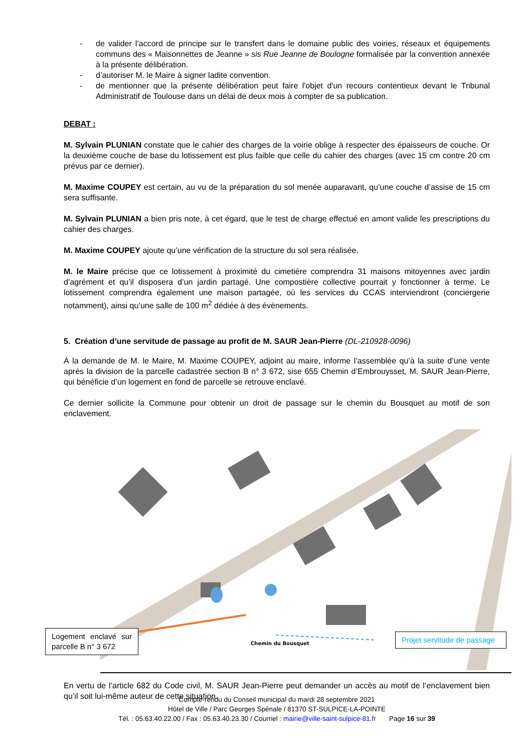- de valider l’accord de principe sur le transfert dans le domaine public des voiries, réseaux et équipements communs des « Maisonnettes de Jeanne » sis Rue Jeanne de Boulogne formalisée par la convention annexée à la présente délibération.
- d’autoriser M. le Maire à signer ladite convention.
- de mentionner que la présente délibération peut faire l'objet d'un recours contentieux devant le Tribunal Administratif de Toulouse dans un délai de deux mois à compter de sa publication.
DEBAT :
M. Sylvain PLUNIAN constate que le cahier des charges de la voirie oblige à respecter des épaisseurs de couche. Or la deuxième couche de base du lotissement est plus faible que celle du cahier des charges (avec 15 cm contre 20 cm prévus par ce dernier).
M. Maxime COUPEY est certain, au vu de la préparation du sol menée auparavant, qu’une couche d’assise de 15 cm sera suffisante.
M. Sylvain PLUNIAN a bien pris note, à cet égard, que le test de charge effectué en amont valide les prescriptions du cahier des charges.
M. Maxime COUPEY ajoute qu’une vérification de la structure du sol sera réalisée.
M. le Maire précise que ce lotissement à proximité du cimetière comprendra 31 maisons mitoyennes avec jardin d’agrément et qu’il disposera d’un jardin partagé. Une compostière collective pourrait y fonctionner à terme. Le lotissement comprendra également une maison partagée, où les services du CCAS interviendront (conciergerie notamment), ainsi qu’une salle de 100 m<sup>2</sup> dédiée à des évènements.
5. Création d’une servitude de passage au profit de M. SAUR Jean-Pierre (DL-210928-0096)
À la demande de M. le Maire, M. Maxime COUPEY, adjoint au maire, informe l’assemblée qu’à la suite d’une vente après la division de la parcelle cadastrée section B n° 3 672, sise 655 Chemin d’Embrouysset, M. SAUR Jean-Pierre, qui bénéficie d’un logement en fond de parcelle se retrouve enclavé.
Ce dernier sollicite la Commune pour obtenir un droit de passage sur le chemin du Bousquet au motif de son enclavement.
Chemin du Bousquet
Logement enclavé sur parcelle B n° 3 672
Projet servitude de passage
En vertu de l’article 682 du Code civil, M. SAUR Jean-Pierre peut demander un accès au motif de l’enclavement bien qu’il soit lui-même auteur de cette situation.
Compte-rendu du Conseil municipal du mardi 28 septembre 2021
Hôtel de Ville / Parc Georges Spénale / 81370 ST-SULPICE-LA-POINTE
Tél. : 05.63.40.22.00 / Fax : 05.63.40.23.30 / Courriel : mairie@ville-saint-sulpice-81.fr Page 16 sur 39